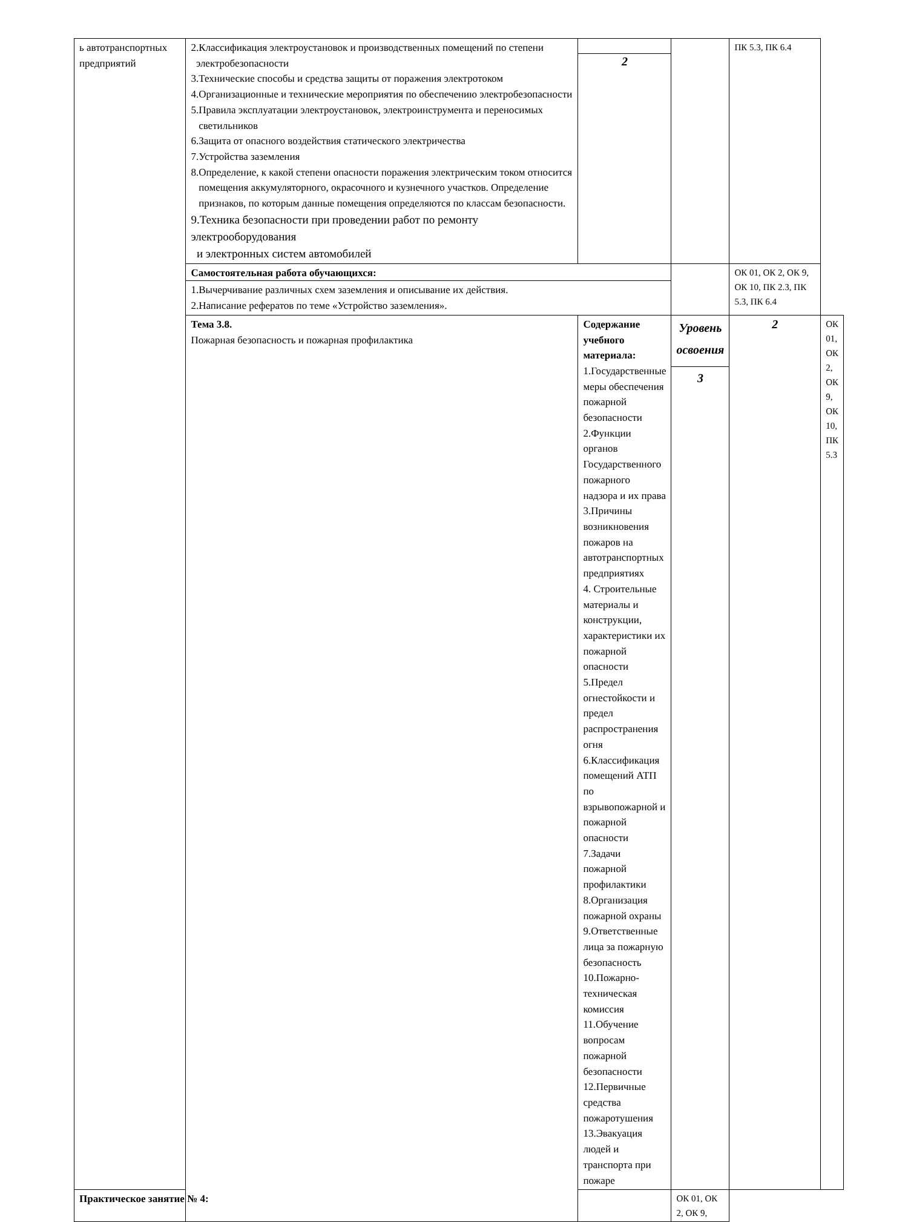| ь автотранспортных предприятий | 2.Классификация электроустановок и производственных помещений по степени электробезопасности 3.Технические способы и средства защиты от поражения электротоком 4.Организационные и технические мероприятия по обеспечению электробезопасности 5.Правила эксплуатации электроустановок, электроинструмента и переносимых светильников 6.Защита от опасного воздействия статического электричества 7.Устройства заземления 8.Определение, к какой степени опасности поражения электрическим током относится помещения аккумуляторного, окрасочного и кузнечного участков. Определение признаков, по которым данные помещения определяются по классам безопасности. 9.Техника безопасности при проведении работ по ремонту электрооборудования и электронных систем автомобилей | 2 | | ПК 5.3, ПК 6.4 | |
| | Самостоятельная работа обучающихся: | | | ОК 01, ОК 2, ОК 9, ОК 10, ПК 2.3, ПК 5.3, ПК 6.4 | |
| | 1.Вычерчивание различных схем заземления и описывание их действия. 2.Написание рефератов по теме «Устройство заземления». | | | | |
| | Тема 3.8. Пожарная безопасность и пожарная профилактика | Содержание учебного материала: 1.Государственные меры обеспечения пожарной безопасности 2.Функции органов Государственного пожарного надзора и их права 3.Причины возникновения пожаров на автотранспортных предприятиях 4. Строительные материалы и конструкции, характеристики их пожарной опасности 5.Предел огнестойкости и предел распространения огня 6.Классификация помещений АТП по взрывопожарной и пожарной опасности 7.Задачи пожарной профилактики 8.Организация пожарной охраны 9.Ответственные лица за пожарную безопасность 10.Пожарно-техническая комиссия 11.Обучение вопросам пожарной безопасности 12.Первичные средства пожаротушения 13.Эвакуация людей и транспорта при пожаре | Уровень освоения 3 | 2 | ОК 01, ОК 2, ОК 9, ОК 10, ПК 5.3 |
| Практическое занятие № 4: | | | ОК 01, ОК 2, ОК 9, | | |